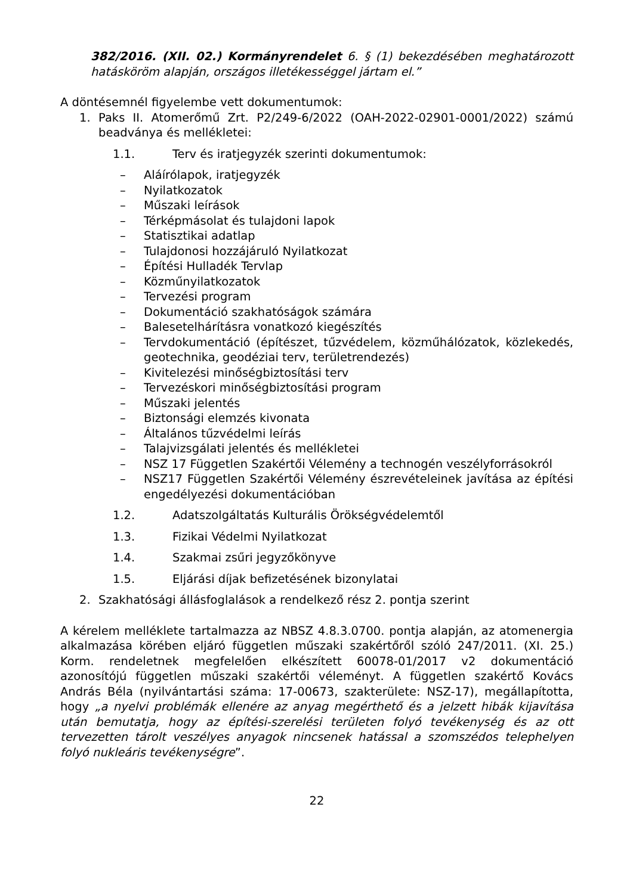382/2016. (XII. 02.) Kormányrendelet 6. § (1) bekezdésében meghatározott hatásköröm alapján, országos illetékességgel jártam el.”
A döntésemnél figyelembe vett dokumentumok:
1. Paks II. Atomerőmű Zrt. P2/249-6/2022 (OAH-2022-02901-0001/2022) számú beadványa és mellékletei:
1.1. Terv és iratjegyzék szerinti dokumentumok:
– Aláírólapok, iratjegyzék
– Nyilatkozatok
– Műszaki leírások
– Térképmásolat és tulajdoni lapok
– Statisztikai adatlap
– Tulajdonosi hozzájáruló Nyilatkozat
– Építési Hulladék Tervlap
– Közműnyilatkozatok
– Tervezési program
– Dokumentáció szakhatóságok számára
– Balesetelhárításra vonatkozó kiegészítés
– Tervdokumentáció (építészet, tűzvédelem, közműhálózatok, közlekedés, geotechnika, geodéziai terv, területrendezés)
– Kivitelezési minőségbiztosítási terv
– Tervezéskori minőségbiztosítási program
– Műszaki jelentés
– Biztonsági elemzés kivonata
– Általános tűzvédelmi leírás
– Talajvizsgálati jelentés és mellékletei
– NSZ 17 Független Szakértői Vélemény a technogén veszélyforrásokról
– NSZ17 Független Szakértői Vélemény észrevételeinek javítása az építési engedélyezési dokumentációban
1.2. Adatszolgáltatás Kulturális Örökségvédelemtől
1.3. Fizikai Védelmi Nyilatkozat
1.4. Szakmai zsűri jegyzőkönyve
1.5. Eljárási díjak befizetésének bizonylatai
2. Szakhatósági állásfoglalások a rendelkező rész 2. pontja szerint
A kérelem melléklete tartalmazza az NBSZ 4.8.3.0700. pontja alapján, az atomenergia alkalmazása körében eljáró független műszaki szakértőről szóló 247/2011. (XI. 25.) Korm. rendeletnek megfelelően elkészített 60078-01/2017 v2 dokumentáció azonosítójú független műszaki szakértői véleményt. A független szakértő Kovács András Béla (nyilvántartási száma: 17-00673, szakterülete: NSZ-17), megállapította, hogy „a nyelvi problémák ellenére az anyag megérthető és a jelzett hibák kijavítása után bemutatja, hogy az építési-szerelési területen folyó tevékenység és az ott tervezetten tárolt veszélyes anyagok nincsenek hatással a szomszédos telephelyen folyó nukleáris tevékenységre”.
22